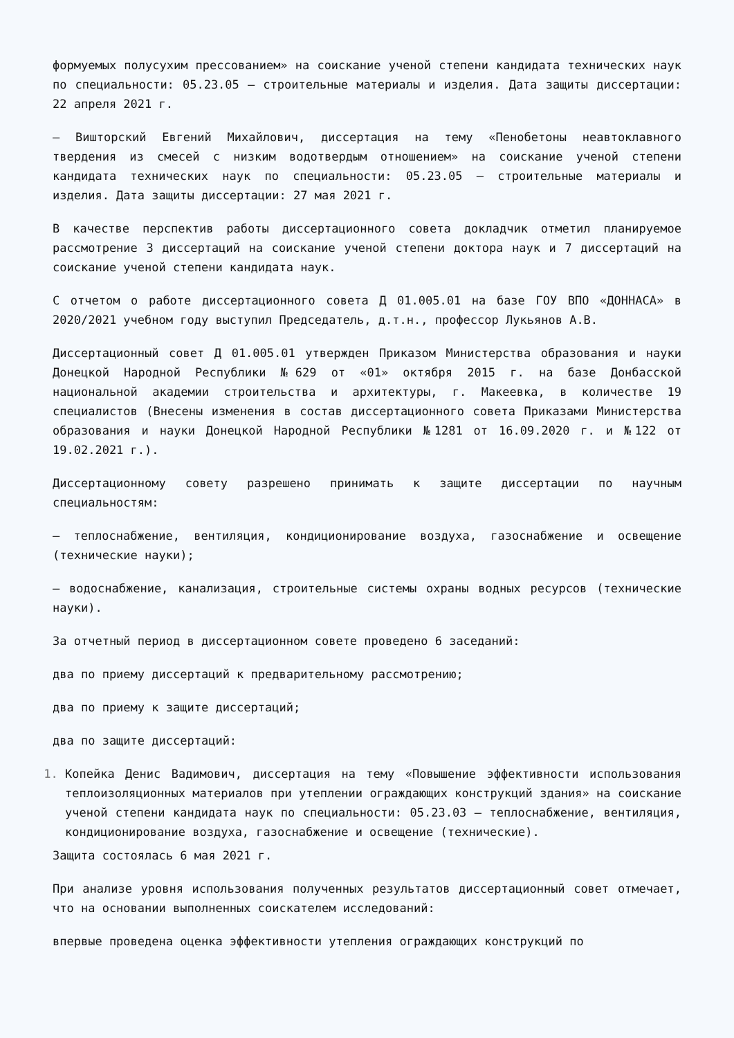формуемых полусухим прессованием» на соискание ученой степени кандидата технических наук по специальности: 05.23.05 – строительные материалы и изделия. Дата защиты диссертации: 22 апреля 2021 г.
– Вишторский Евгений Михайлович, диссертация на тему «Пенобетоны неавтоклавного твердения из смесей с низким водотвердым отношением» на соискание ученой степени кандидата технических наук по специальности: 05.23.05 – строительные материалы и изделия. Дата защиты диссертации: 27 мая 2021 г.
В качестве перспектив работы диссертационного совета докладчик отметил планируемое рассмотрение 3 диссертаций на соискание ученой степени доктора наук и 7 диссертаций на соискание ученой степени кандидата наук.
С отчетом о работе диссертационного совета Д 01.005.01 на базе ГОУ ВПО «ДОННАСА» в 2020/2021 учебном году выступил Председатель, д.т.н., профессор Лукьянов А.В.
Диссертационный совет Д 01.005.01 утвержден Приказом Министерства образования и науки Донецкой Народной Республики №629 от «01» октября 2015 г. на базе Донбасской национальной академии строительства и архитектуры, г. Макеевка, в количестве 19 специалистов (Внесены изменения в состав диссертационного совета Приказами Министерства образования и науки Донецкой Народной Республики №1281 от 16.09.2020 г. и №122 от 19.02.2021 г.).
Диссертационному совету разрешено принимать к защите диссертации по научным специальностям:
– теплоснабжение, вентиляция, кондиционирование воздуха, газоснабжение и освещение (технические науки);
– водоснабжение, канализация, строительные системы охраны водных ресурсов (технические науки).
За отчетный период в диссертационном совете проведено 6 заседаний:
два по приему диссертаций к предварительному рассмотрению;
два по приему к защите диссертаций;
два по защите диссертаций:
Копейка Денис Вадимович, диссертация на тему «Повышение эффективности использования теплоизоляционных материалов при утеплении ограждающих конструкций здания» на соискание ученой степени кандидата наук по специальности: 05.23.03 – теплоснабжение, вентиляция, кондиционирование воздуха, газоснабжение и освещение (технические).
Защита состоялась 6 мая 2021 г.
При анализе уровня использования полученных результатов диссертационный совет отмечает, что на основании выполненных соискателем исследований:
впервые проведена оценка эффективности утепления ограждающих конструкций по